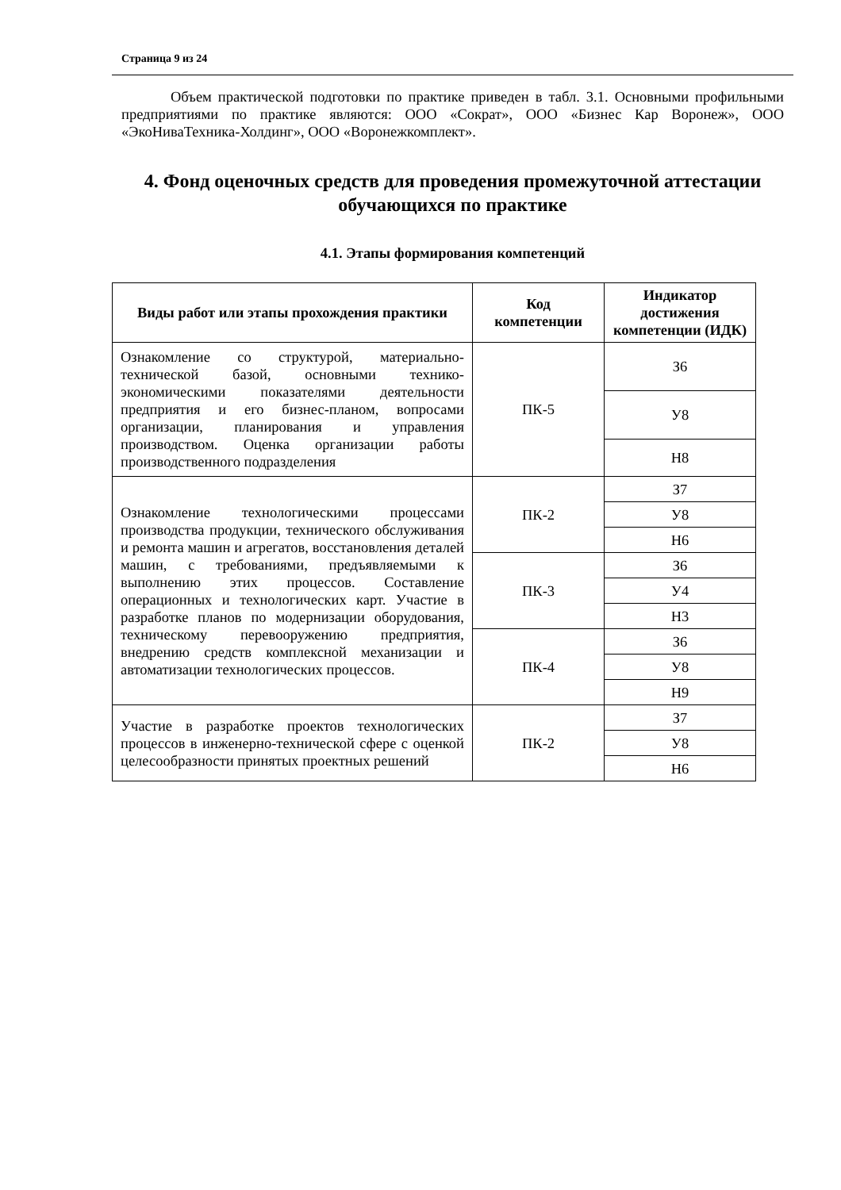Страница 9 из 24
Объем практической подготовки по практике приведен в табл. 3.1. Основными профильными предприятиями по практике являются: ООО «Сократ», ООО «Бизнес Кар Воронеж», ООО «ЭкоНиваТехника-Холдинг», ООО «Воронежкомплект».
4. Фонд оценочных средств для проведения промежуточной аттестации обучающихся по практике
4.1. Этапы формирования компетенций
| Виды работ или этапы прохождения практики | Код компетенции | Индикатор достижения компетенции (ИДК) |
| --- | --- | --- |
| Ознакомление со структурой, материально-технической базой, основными технико-экономическими показателями деятельности предприятия и его бизнес-планом, вопросами организации, планирования и управления производством. Оценка организации работы производственного подразделения | ПК-5 | З6 |
| | | У8 |
| | | Н8 |
| Ознакомление технологическими процессами производства продукции, технического обслуживания и ремонта машин и агрегатов, восстановления деталей машин, с требованиями, предъявляемыми к выполнению этих процессов. Составление операционных и технологических карт. Участие в разработке планов по модернизации оборудования, техническому перевооружению предприятия, внедрению средств комплексной механизации и автоматизации технологических процессов. | ПК-2 | З7 |
| | | У8 |
| | | Н6 |
| | ПК-3 | З6 |
| | | У4 |
| | | Н3 |
| | ПК-4 | З6 |
| | | У8 |
| | | Н9 |
| Участие в разработке проектов технологических процессов в инженерно-технической сфере с оценкой целесообразности принятых проектных решений | ПК-2 | З7 |
| | | У8 |
| | | Н6 |